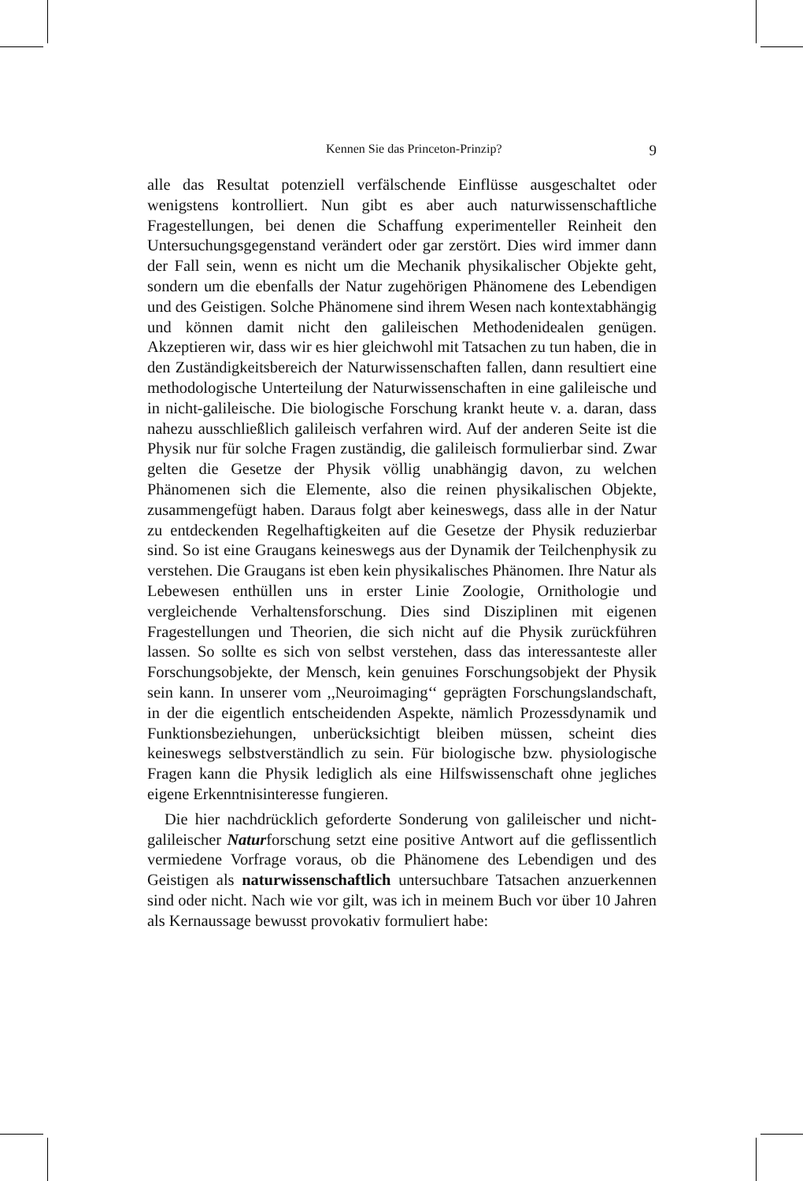Kennen Sie das Princeton-Prinzip? 9
alle das Resultat potenziell verfälschende Einflüsse ausgeschaltet oder wenigstens kontrolliert. Nun gibt es aber auch naturwissenschaftliche Fragestellungen, bei denen die Schaffung experimenteller Reinheit den Untersuchungsgegenstand verändert oder gar zerstört. Dies wird immer dann der Fall sein, wenn es nicht um die Mechanik physikalischer Objekte geht, sondern um die ebenfalls der Natur zugehörigen Phänomene des Lebendigen und des Geistigen. Solche Phänomene sind ihrem Wesen nach kontextabhängig und können damit nicht den galileischen Methodenidealen genügen. Akzeptieren wir, dass wir es hier gleichwohl mit Tatsachen zu tun haben, die in den Zuständigkeitsbereich der Naturwissenschaften fallen, dann resultiert eine methodologische Unterteilung der Naturwissenschaften in eine galileische und in nicht-galileische. Die biologische Forschung krankt heute v. a. daran, dass nahezu ausschließlich galileisch verfahren wird. Auf der anderen Seite ist die Physik nur für solche Fragen zuständig, die galileisch formulierbar sind. Zwar gelten die Gesetze der Physik völlig unabhängig davon, zu welchen Phänomenen sich die Elemente, also die reinen physikalischen Objekte, zusammengefügt haben. Daraus folgt aber keineswegs, dass alle in der Natur zu entdeckenden Regelhaftigkeiten auf die Gesetze der Physik reduzierbar sind. So ist eine Graugans keineswegs aus der Dynamik der Teilchenphysik zu verstehen. Die Graugans ist eben kein physikalisches Phänomen. Ihre Natur als Lebewesen enthüllen uns in erster Linie Zoologie, Ornithologie und vergleichende Verhaltensforschung. Dies sind Disziplinen mit eigenen Fragestellungen und Theorien, die sich nicht auf die Physik zurückführen lassen. So sollte es sich von selbst verstehen, dass das interessanteste aller Forschungsobjekte, der Mensch, kein genuines Forschungsobjekt der Physik sein kann. In unserer vom ,,Neuroimaging‘‘ geprägten Forschungslandschaft, in der die eigentlich entscheidenden Aspekte, nämlich Prozessdynamik und Funktionsbeziehungen, unberücksichtigt bleiben müssen, scheint dies keineswegs selbstverständlich zu sein. Für biologische bzw. physiologische Fragen kann die Physik lediglich als eine Hilfswissenschaft ohne jegliches eigene Erkenntnisinteresse fungieren.
Die hier nachdrücklich geforderte Sonderung von galileischer und nicht-galileischer Naturforschung setzt eine positive Antwort auf die geflissentlich vermiedene Vorfrage voraus, ob die Phänomene des Lebendigen und des Geistigen als naturwissenschaftlich untersuchbare Tatsachen anzuerkennen sind oder nicht. Nach wie vor gilt, was ich in meinem Buch vor über 10 Jahren als Kernaussage bewusst provokativ formuliert habe: